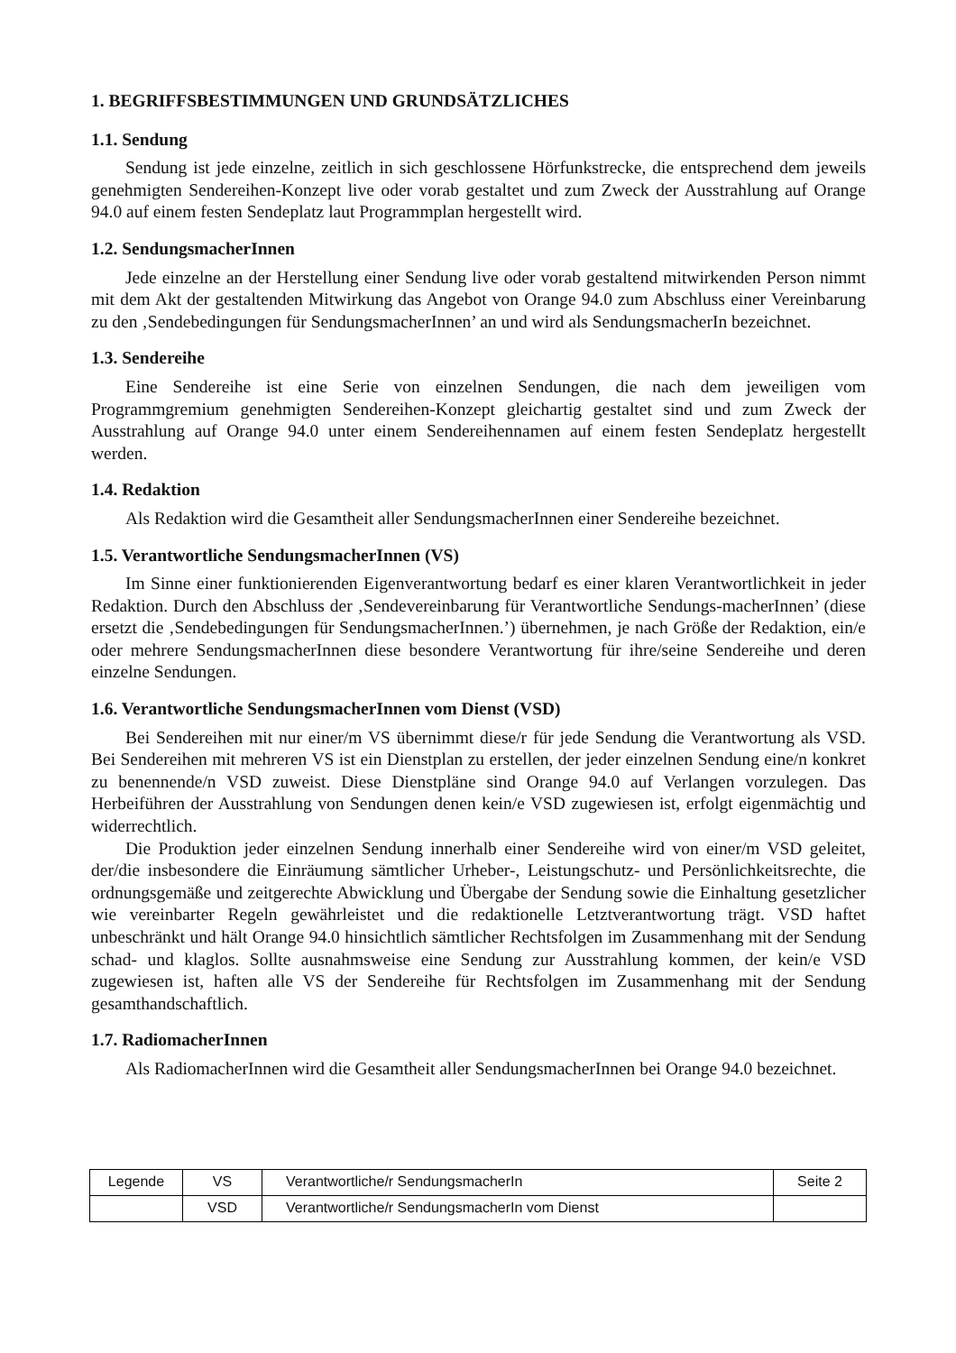1. BEGRIFFSBESTIMMUNGEN UND GRUNDSÄTZLICHES
1.1. Sendung
Sendung ist jede einzelne, zeitlich in sich geschlossene Hörfunkstrecke, die entsprechend dem jeweils genehmigten Sendereihen-Konzept live oder vorab gestaltet und zum Zweck der Ausstrahlung auf Orange 94.0 auf einem festen Sendeplatz laut Programmplan hergestellt wird.
1.2. SendungsmacherInnen
Jede einzelne an der Herstellung einer Sendung live oder vorab gestaltend mitwirkenden Person nimmt mit dem Akt der gestaltenden Mitwirkung das Angebot von Orange 94.0 zum Abschluss einer Vereinbarung zu den ‚Sendebedingungen für SendungsmacherInnen’ an und wird als SendungsmacherIn bezeichnet.
1.3. Sendereihe
Eine Sendereihe ist eine Serie von einzelnen Sendungen, die nach dem jeweiligen vom Programmgremium genehmigten Sendereihen-Konzept gleichartig gestaltet sind und zum Zweck der Ausstrahlung auf Orange 94.0 unter einem Sendereihennamen auf einem festen Sendeplatz hergestellt werden.
1.4. Redaktion
Als Redaktion wird die Gesamtheit aller SendungsmacherInnen einer Sendereihe bezeichnet.
1.5. Verantwortliche SendungsmacherInnen (VS)
Im Sinne einer funktionierenden Eigenverantwortung bedarf es einer klaren Verantwortlichkeit in jeder Redaktion. Durch den Abschluss der ‚Sendevereinbarung für Verantwortliche Sendungs-macherInnen’ (diese ersetzt die ‚Sendebedingungen für SendungsmacherInnen.’) übernehmen, je nach Größe der Redaktion, ein/e oder mehrere SendungsmacherInnen diese besondere Verantwortung für ihre/seine Sendereihe und deren einzelne Sendungen.
1.6. Verantwortliche SendungsmacherInnen vom Dienst (VSD)
Bei Sendereihen mit nur einer/m VS übernimmt diese/r für jede Sendung die Verantwortung als VSD. Bei Sendereihen mit mehreren VS ist ein Dienstplan zu erstellen, der jeder einzelnen Sendung eine/n konkret zu benennende/n VSD zuweist. Diese Dienstpläne sind Orange 94.0 auf Verlangen vorzulegen. Das Herbeiführen der Ausstrahlung von Sendungen denen kein/e VSD zugewiesen ist, erfolgt eigenmächtig und widerrechtlich.
Die Produktion jeder einzelnen Sendung innerhalb einer Sendereihe wird von einer/m VSD geleitet, der/die insbesondere die Einräumung sämtlicher Urheber-, Leistungschutz- und Persönlichkeitsrechte, die ordnungsgemäße und zeitgerechte Abwicklung und Übergabe der Sendung sowie die Einhaltung gesetzlicher wie vereinbarter Regeln gewährleistet und die redaktionelle Letztverantwortung trägt. VSD haftet unbeschränkt und hält Orange 94.0 hinsichtlich sämtlicher Rechtsfolgen im Zusammenhang mit der Sendung schad- und klaglos. Sollte ausnahmsweise eine Sendung zur Ausstrahlung kommen, der kein/e VSD zugewiesen ist, haften alle VS der Sendereihe für Rechtsfolgen im Zusammenhang mit der Sendung gesamthandschaftlich.
1.7. RadiomacherInnen
Als RadiomacherInnen wird die Gesamtheit aller SendungsmacherInnen bei Orange 94.0 bezeichnet.
| Legende | VS | Verantwortliche/r SendungsmacherIn | Seite 2 |
| | VSD | Verantwortliche/r SendungsmacherIn vom Dienst | |